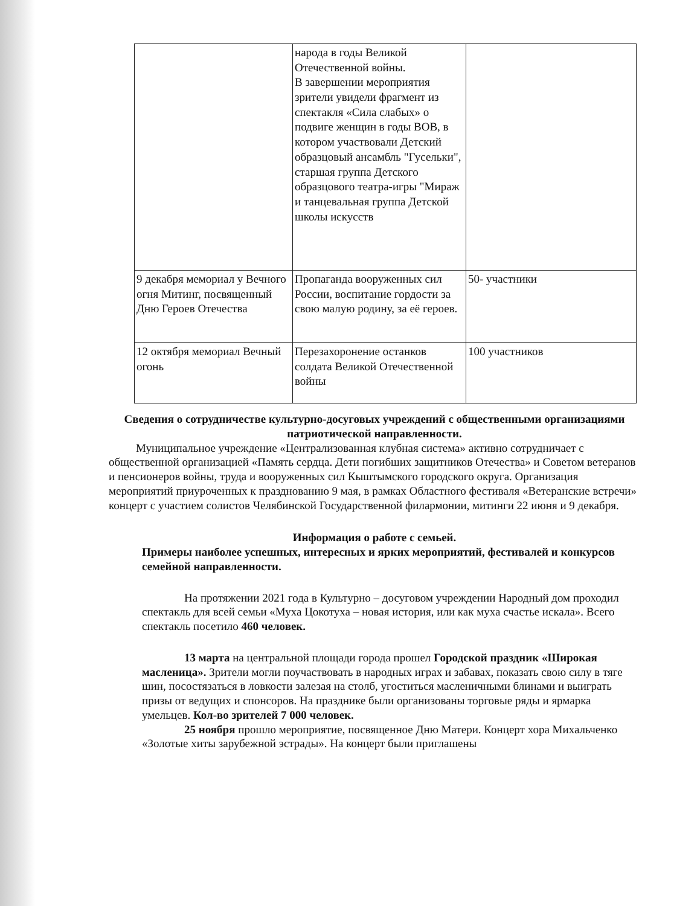| | народа в годы Великой Отечественной войны. В завершении мероприятия зрители увидели фрагмент из спектакля «Сила слабых» о подвиге женщин в годы ВОВ, в котором участвовали Детский образцовый ансамбль "Гусельки", старшая группа Детского образцового театра-игры "Мираж и танцевальная группа Детской школы искусств | |
| 9 декабря мемориал у Вечного огня Митинг, посвященный Дню Героев Отечества | Пропаганда вооруженных сил России, воспитание гордости за свою малую родину, за её героев. | 50- участники |
| 12 октября мемориал Вечный огонь | Перезахоронение останков солдата Великой Отечественной войны | 100 участников |
Сведения о сотрудничестве культурно-досуговых учреждений с общественными организациями
патриотической направленности.
Муниципальное учреждение «Централизованная клубная система» активно сотрудничает с общественной организацией «Память сердца. Дети погибших защитников Отечества» и Советом ветеранов и пенсионеров войны, труда и вооруженных сил Кыштымского городского округа. Организация мероприятий приуроченных к празднованию 9 мая, в рамках Областного фестиваля «Ветеранские встречи» концерт с участием солистов Челябинской Государственной филармонии, митинги 22 июня и 9 декабря.
Информация о работе с семьей.
Примеры наиболее успешных, интересных и ярких мероприятий, фестивалей и конкурсов семейной направленности.
На протяжении 2021 года в Культурно – досуговом учреждении Народный дом проходил спектакль для всей семьи «Муха Цокотуха – новая история, или как муха счастье искала». Всего спектакль посетило 460 человек.
13 марта на центральной площади города прошел Городской праздник «Широкая масленица». Зрители могли поучаствовать в народных играх и забавах, показать свою силу в тяге шин, посостязаться в ловкости залезая на столб, угоститься масленичными блинами и выиграть призы от ведущих и спонсоров. На празднике были организованы торговые ряды и ярмарка умельцев. Кол-во зрителей 7 000 человек.
25 ноября прошло мероприятие, посвященное Дню Матери. Концерт хора Михальченко «Золотые хиты зарубежной эстрады». На концерт были приглашены